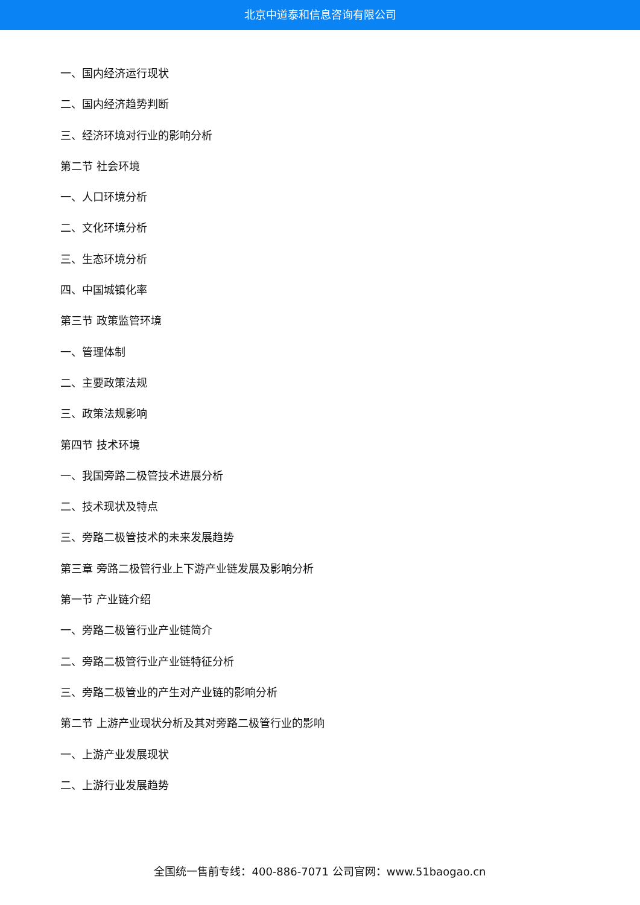北京中道泰和信息咨询有限公司
一、国内经济运行现状
二、国内经济趋势判断
三、经济环境对行业的影响分析
第二节 社会环境
一、人口环境分析
二、文化环境分析
三、生态环境分析
四、中国城镇化率
第三节 政策监管环境
一、管理体制
二、主要政策法规
三、政策法规影响
第四节 技术环境
一、我国旁路二极管技术进展分析
二、技术现状及特点
三、旁路二极管技术的未来发展趋势
第三章 旁路二极管行业上下游产业链发展及影响分析
第一节 产业链介绍
一、旁路二极管行业产业链简介
二、旁路二极管行业产业链特征分析
三、旁路二极管业的产生对产业链的影响分析
第二节 上游产业现状分析及其对旁路二极管行业的影响
一、上游产业发展现状
二、上游行业发展趋势
全国统一售前专线：400-886-7071 公司官网：www.51baogao.cn